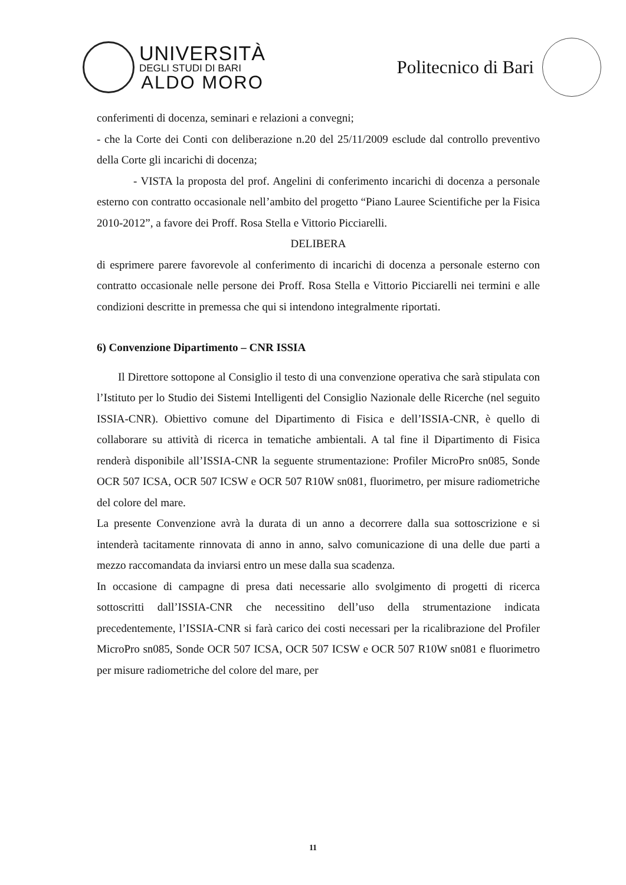UNIVERSITÀ
DEGLI STUDI DI BARI
ALDO MORO
Politecnico di Bari
conferimenti di docenza, seminari e relazioni a convegni;
- che la Corte dei Conti con deliberazione n.20 del 25/11/2009 esclude dal controllo preventivo della Corte gli incarichi di docenza;
- VISTA la proposta del prof. Angelini di conferimento incarichi di docenza a personale esterno con contratto occasionale nell’ambito del progetto “Piano Lauree Scientifiche per la Fisica 2010-2012”, a favore dei Proff. Rosa Stella e Vittorio Picciarelli.
DELIBERA
di esprimere parere favorevole al conferimento di incarichi di docenza a personale esterno con contratto occasionale nelle persone dei Proff. Rosa Stella e Vittorio Picciarelli nei termini e alle condizioni descritte in premessa che qui si intendono integralmente riportati.
6) Convenzione Dipartimento – CNR ISSIA
Il Direttore sottopone al Consiglio il testo di una convenzione operativa che sarà stipulata con l’Istituto per lo Studio dei Sistemi Intelligenti del Consiglio Nazionale delle Ricerche (nel seguito ISSIA-CNR). Obiettivo comune del Dipartimento di Fisica e dell’ISSIA-CNR, è quello di collaborare su attività di ricerca in tematiche ambientali. A tal fine il Dipartimento di Fisica renderà disponibile all’ISSIA-CNR la seguente strumentazione: Profiler MicroPro sn085, Sonde OCR 507 ICSA, OCR 507 ICSW e OCR 507 R10W sn081, fluorimetro, per misure radiometriche del colore del mare.
La presente Convenzione avrà la durata di un anno a decorrere dalla sua sottoscrizione e si intenderà tacitamente rinnovata di anno in anno, salvo comunicazione di una delle due parti a mezzo raccomandata da inviarsi entro un mese dalla sua scadenza.
In occasione di campagne di presa dati necessarie allo svolgimento di progetti di ricerca sottoscritti dall’ISSIA-CNR che necessitino dell’uso della strumentazione indicata precedentemente, l’ISSIA-CNR si farà carico dei costi necessari per la ricalibrazione del Profiler MicroPro sn085, Sonde OCR 507 ICSA, OCR 507 ICSW e OCR 507 R10W sn081 e fluorimetro per misure radiometriche del colore del mare, per
11